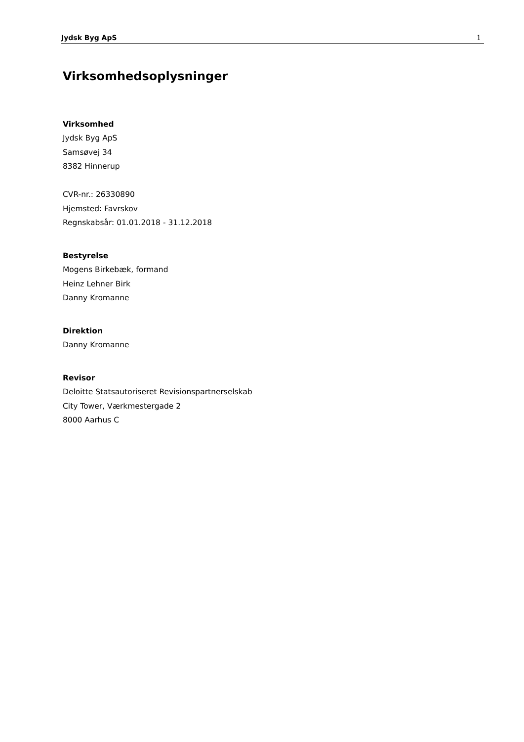Jydsk Byg ApS 1
Virksomhedsoplysninger
Virksomhed
Jydsk Byg ApS
Samsøvej 34
8382 Hinnerup
CVR-nr.: 26330890
Hjemsted: Favrskov
Regnskabsår: 01.01.2018 - 31.12.2018
Bestyrelse
Mogens Birkebæk, formand
Heinz Lehner Birk
Danny Kromanne
Direktion
Danny Kromanne
Revisor
Deloitte Statsautoriseret Revisionspartnerselskab
City Tower, Værkmestergade 2
8000 Aarhus C